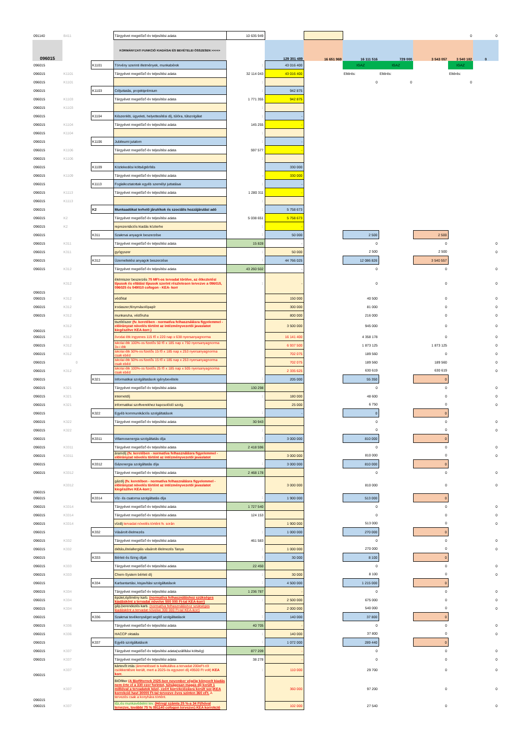| 091140 | B411 | | Tárgyévet megelőző év teljesítési adata | 10 635 949 | | | | | | 0 | 0 |
| 096015 | | | KORMÁNYZATI FUNKCIÓ KIADÁSAI ÉS BEVÉTELEI ÖSSZESEN >>>>> | | 129 301 489 | 16 651 969 | 16 111 516 | 729 000 | 3 543 057 | 3 540 182 | 0 |
| 096015 | | K1101 | Törvény szerinti illetmények, munkabérek | 1 | 43 016 400 | | IGAZ | IGAZ | | IGAZ | |
| 096015 | K1101 | | Tárgyévet megelőző év teljesítési adata | 32 114 043 | 43 016 400 | | Eltérés: | Eltérés: | | Eltérés: | |
| 096015 | K1101 | | | 1 | | | 0 | 0 | | 0 | |
| 096015 | | K1103 | Céljuttatás, projektprémium | 1 | 942 875 | | | | | | |
| 096015 | K1103 | | Tárgyévet megelőző év teljesítési adata | 1 771 355 | 942 875 | | | | | | |
| 096015 | K1103 | | | 1 | | | | | | | |
| 096015 | | K1104 | Készenléti, ügyeleti, helyettesítési díj, túlóra, túlszolgálat | 1 | - | | | | | | |
| 096015 | K1104 | | Tárgyévet megelőző év teljesítési adata | 145 255 | - | | | | | | |
| 096015 | K1104 | | | 1 | | | | | | | |
| 096015 | | K1106 | Jubileumi jutalom | 1 | - | | | | | | |
| 096015 | K1106 | | Tárgyévet megelőző év teljesítési adata | 597 577 | - | | | | | | |
| 096015 | K1106 | | | 1 | | | | | | | |
| 096015 | | K1109 | Közlekedési költségtérítés | - | 330 000 | | | | | | |
| 096015 | K1109 | | Tárgyévet megelőző év teljesítési adata | - | 330 000 | | | | | | |
| 096015 | | K1113 | Foglalkoztatottak egyéb személyi juttatásai | 1 | - | | | | | | |
| 096015 | K1113 | | Tárgyévet megelőző év teljesítési adata | 1 280 311 | - | | | | | | |
| 096015 | K1113 | | | 1 | | | | | | | |
| 096015 | | K2 | Munkaadókat terhelő járulékok és szociális hozzájárulási adó | 1 | 5 758 673 | | | | | | |
| 096015 | K2 | | Tárgyévet megelőző év teljesítési adata | 5 038 651 | 5 758 673 | | | | | | |
| 096015 | K2 | | reprezentációs kiadás közterhe | 1 | - | | | | | | |
| 096015 | | K311 | Szakmai anyagok beszerzése | 1 | 50 000 | | 2 500 | | 2 500 | | |
| 096015 | K311 | | Tárgyévet megelőző év teljesítési adata | 15 828 | - | | 0 | | 0 | | 0 |
| 096015 | K311 | | gyógyszer | 1 | 50 000 | | 2 500 | | 2 500 | | 0 |
| 096015 | | K312 | Üzemeltetési anyagok beszerzése | 1 | 44 766 025 | | 12 086 826 | | 3 540 557 | | |
| 096015 | K312 | | Tárgyévet megelőző év teljesítési adata | 43 260 502 | - | | 0 | | 0 | | 0 |
| 096015 | K312 | | élelmiszer beszerzés 75 MFt-os tervadat törölve, az étkeztetési típusok és ellátási típusok szerint részletesen tervezve a 096015, 096025 és 049010 cofogon - KEA- korr | 1 | - | | 0 | | 0 | | 0 |
| 096015 | K312 | | védőital | | 150 000 | | 40 500 | | 0 | | 0 |
| 096015 | K312 | | irodaszer,fénymásolópapír | | 300 000 | | 81 000 | | 0 | | 0 |
| 096015 | K312 | | munkaruha, védőruha | | 800 000 | | 216 000 | | 0 | | 0 |
| 096015 | K312 | | tisztítószer (fv. keretében - normatíva felhasználásra figyelemmel - előirányzat növelés történt az intézményvezetői javaslatot kiegészítve KEA-korr.) | | 3 500 000 | | 945 000 | | 0 | | 0 |
| 096015 | K312 | | óvodai étk ingyenes 115 fő x 220 nap x 638 nyersanyagnorma | | 16 141 400 | | 4 358 178 | | 0 | | 0 |
| 096015 | K312 | | iskolai étk 100%-os fizetős 50 fő x 185 nap x 750 nyersanyagnorma 3x-i étk | | 6 937 500 | | 1 873 125 | | 1 873 125 | | 0 |
| 096015 | K312 | | iskolai étk 50%-os fizetős 15 fő x 185 nap x 253 nyersanyagnorma csak ebéd | | 702 075 | | 189 560 | | 0 | | 0 |
| 096015 | 0 | | iskolai étk 50%-os fizetős 15 fő x 185 nap x 253 nyersanyagnorma csak ebéd | | 702 075 | | 189 560 | | 189 560 | | 0 |
| 096015 | K312 | | iskolai étk 100%-os fizetős 25 fő x 185 nap x 505 nyersanyagnorma csak ebéd | | 2 335 625 | | 630 619 | | 630 619 | | 0 |
| 096015 | | K321 | Informatikai szolgáltatások igénybevétele | 1 | 205 000 | | 55 350 | | 0 | | |
| 096015 | K321 | | Tárgyévet megelőző év teljesítési adata | 130 298 | | | 0 | | 0 | | 0 |
| 096015 | K321 | | internetdíj | 1 | 180 000 | | 48 600 | | 0 | | 0 |
| 096015 | K321 | | informatikai szoftverekhez kapcsolódó szolg. | | 25 000 | | 6 750 | | 0 | | 0 |
| 096015 | | K322 | Egyéb kommunikációs szolgáltatások | 1 | - | | 0 | | 0 | | |
| 096015 | K322 | | Tárgyévet megelőző év teljesítési adata | 30 943 | | | 0 | | 0 | | 0 |
| 096015 | K322 | | | 1 | | | 0 | | 0 | | 0 |
| 096015 | | K3311 | Villamosenergia szolgáltatás díja | 1 | 3 000 000 | | 810 000 | | 0 | | |
| 096015 | K3311 | | Tárgyévet megelőző év teljesítési adata | 2 418 596 | | | 0 | | 0 | | 0 |
| 096015 | K3311 | | áramdíj (fv. keretében - normatíva felhasználásra figyelemmel - előirányzat növelés történt az intézményvezetői javaslatot | | 3 000 000 | | 810 000 | | 0 | | 0 |
| 096015 | | K3312 | Gázenergia szolgáltatás díja | 1 | 3 000 000 | | 810 000 | | 0 | | |
| 096015 | K3312 | | Tárgyévet megelőző év teljesítési adata | 2 468 178 | | | 0 | | 0 | | 0 |
| 096015 | K3312 | | gázdíj (fv. keretében - normatíva felhasználásra figyelemmel - előirányzat növelés történt az intézményvezetői javaslatot kiegészítve KEA-korr.) | | 3 000 000 | | 810 000 | | 0 | | 0 |
| 096015 | | K3314 | Víz- és csatorna szolgáltatás díja | 1 | 1 900 000 | | 513 000 | | 0 | | |
| 096015 | K3314 | | Tárgyévet megelőző év teljesítési adata | 1 727 540 | | | 0 | | 0 | | 0 |
| 096015 | K3314 | | Tárgyévet megelőző év teljesítési adata | 124 153 | | | 0 | | 0 | | 0 |
| 096015 | K3314 | | vízdíj tervadat növelés történt fv. során | | 1 900 000 | | 513 000 | | 0 | | 0 |
| 096015 | | K332 | Vásárolt élelmezés | 1 | 1 000 000 | | 270 000 | | 0 | | |
| 096015 | K332 | | Tárgyévet megelőző év teljesítési adata | 461 583 | | | 0 | | 0 | | 0 |
| 096015 | K332 | | diétás,ételallergiás vásárolt élelmezés Tanya | 1 | 1 000 000 | | 270 000 | | 0 | | 0 |
| 096015 | | K333 | Bérleti és lízing díjak | 1 | 30 000 | | 8 100 | | 0 | | |
| 096015 | K333 | | Tárgyévet megelőző év teljesítési adata | 22 450 | | | 0 | | 0 | | 0 |
| 096015 | K333 | | Chem-System bérleti díj | 1 | 30 000 | | 8 100 | | 0 | | 0 |
| 096015 | | K334 | Karbantartási, kisjavítási szolgáltatások | 1 | 4 500 000 | | 1 215 000 | | 0 | | |
| 096015 | K334 | | Tárgyévet megelőző év teljesítési adata | 1 236 787 | - | | 0 | | 0 | | 0 |
| 096015 | K334 | | épület,építmény karb. (normatíva felhasználáshoz szükséges kiadásként a tervadat növelve 500 000 Ft-tal KEA-korr) | 1 | 2 500 000 | | 675 000 | | 0 | | 0 |
| 096015 | K334 | | gép,berendezés karb. (normatíva felhasználáshoz szükséges kiadásként a tervadat növelve 300 000 Ft-tal KEA-korr) | | 2 000 000 | | 540 000 | | 0 | | 0 |
| 096015 | | K336 | Szakmai tevékenységet segítő szolgáltatások | 1 | 140 000 | | 37 800 | | 0 | | |
| 096015 | K336 | | Tárgyévet megelőző év teljesítési adata | 40 705 | - | | 0 | | 0 | | 0 |
| 096015 | K336 | | HACCP oktatás | 1 | 140 000 | | 37 800 | | 0 | | 0 |
| 096015 | | K337 | Egyéb szolgáltatások | 1 | 1 072 000 | | 289 440 | | 0 | | |
| 096015 | K337 | | Tárgyévet megelőző év teljesítési adata(szállítási költség) | 877 209 | - | | 0 | | 0 | | 0 |
| 096015 | K337 | | Tárgyévet megelőző év teljesítési adata | 38 278 | - | | 0 | | 0 | | 0 |
| 096015 | K337 | | kártevőt irtás (áremeléssel is kalkulálva a tervadat 200eFt-ról csökkentésre került, mert a 2025-ös egyszeri díj 49500 Ft volt) KEA korr. | 1 | 110 000 | | 29 700 | | 0 | | 0 |
| 096015 | K337 | | BIOfilter (A Biofilternek 2025-ben november végéig könyvelt kiadás nem érte el a 330 ezer forintot, túlságosan magas díj került 1 millióval a tervadatok közé, ezért korrekciózásra került sor.)KEA korrekció havi 30000 Ft-tal tervezve éves szinten 360 eFt. A tervezés csak a konyhára történt. | | 360 000 | | 97 200 | | 0 | | 0 |
| 096015 | K337 | | tűz,és munkavédelmi tev. (Héregi számla 25 %-a 34 Ft/hóval tervezve, további 75 % 091140 cofogon tervezve) KEA korrekció | | 102 000 | | 27 540 | | 0 | | 0 |